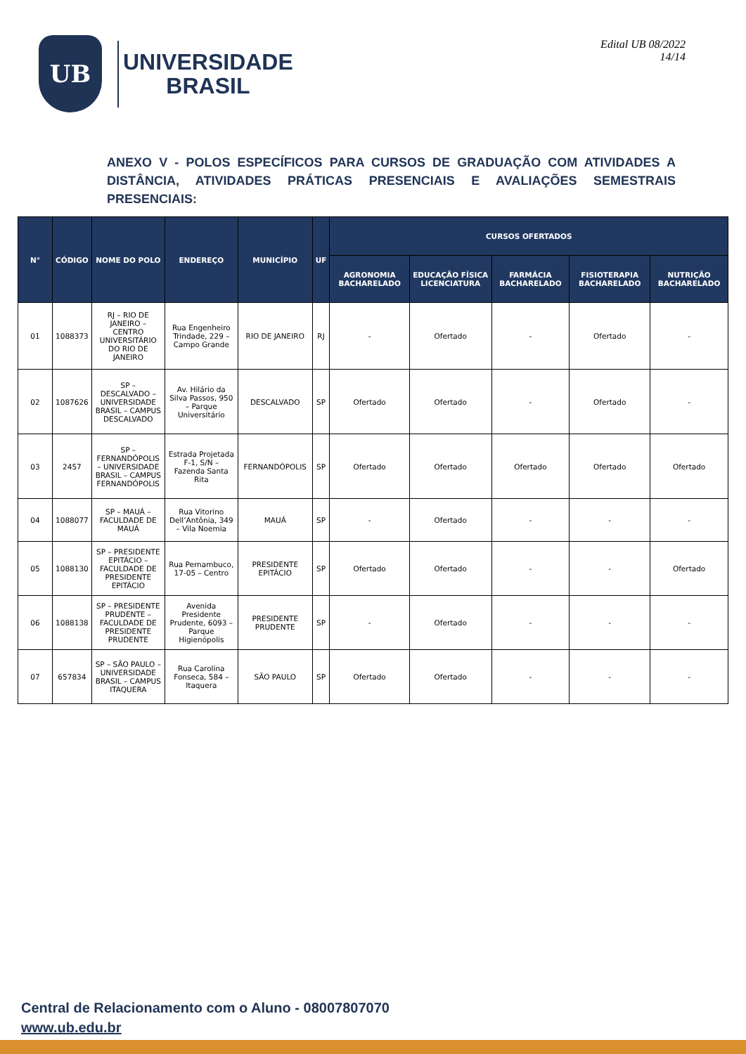UB
UNIVERSIDADE
BRASIL
Edital UB 08/2022
14/14
ANEXO V - POLOS ESPECÍFICOS PARA CURSOS DE GRADUAÇÃO COM ATIVIDADES A DISTÂNCIA, ATIVIDADES PRÁTICAS PRESENCIAIS E AVALIAÇÕES SEMESTRAIS PRESENCIAIS:
| N° | CÓDIGO | NOME DO POLO | ENDEREÇO | MUNICÍPIO | UF | CURSOS OFERTADOS | | | | |
| --- | --- | --- | --- | --- | --- | --- | --- | --- | --- | --- |
| | | | | | | AGRONOMIA BACHARELADO | EDUCAÇÃO FÍSICA LICENCIATURA | FARMÁCIA BACHARELADO | FISIOTERAPIA BACHARELADO | NUTRIÇÃO BACHARELADO |
| 01 | 1088373 | RJ – RIO DE JANEIRO – CENTRO UNIVERSITÁRIO DO RIO DE JANEIRO | Rua Engenheiro Trindade, 229 – Campo Grande | RIO DE JANEIRO | RJ | - | Ofertado | - | Ofertado | - |
| 02 | 1087626 | SP – DESCALVADO – UNIVERSIDADE BRASIL – CAMPUS DESCALVADO | Av. Hilário da Silva Passos, 950 – Parque Universitário | DESCALVADO | SP | Ofertado | Ofertado | - | Ofertado | - |
| 03 | 2457 | SP – FERNANDÓPOLIS – UNIVERSIDADE BRASIL – CAMPUS FERNANDÓPOLIS | Estrada Projetada F-1, S/N – Fazenda Santa Rita | FERNANDÓPOLIS | SP | Ofertado | Ofertado | Ofertado | Ofertado | Ofertado |
| 04 | 1088077 | SP – MAUÁ – FACULDADE DE MAUÁ | Rua Vitorino Dell’Antônia, 349 – Vila Noemia | MAUÁ | SP | - | Ofertado | - | - | - |
| 05 | 1088130 | SP – PRESIDENTE EPITÁCIO – FACULDADE DE PRESIDENTE EPITÁCIO | Rua Pernambuco, 17-05 – Centro | PRESIDENTE EPITÁCIO | SP | Ofertado | Ofertado | - | - | Ofertado |
| 06 | 1088138 | SP – PRESIDENTE PRUDENTE – FACULDADE DE PRESIDENTE PRUDENTE | Avenida Presidente Prudente, 6093 – Parque Higienópolis | PRESIDENTE PRUDENTE | SP | - | Ofertado | - | - | - |
| 07 | 657834 | SP – SÃO PAULO – UNIVERSIDADE BRASIL – CAMPUS ITAQUERA | Rua Carolina Fonseca, 584 – Itaquera | SÃO PAULO | SP | Ofertado | Ofertado | - | - | - |
Central de Relacionamento com o Aluno - 08007807070
www.ub.edu.br